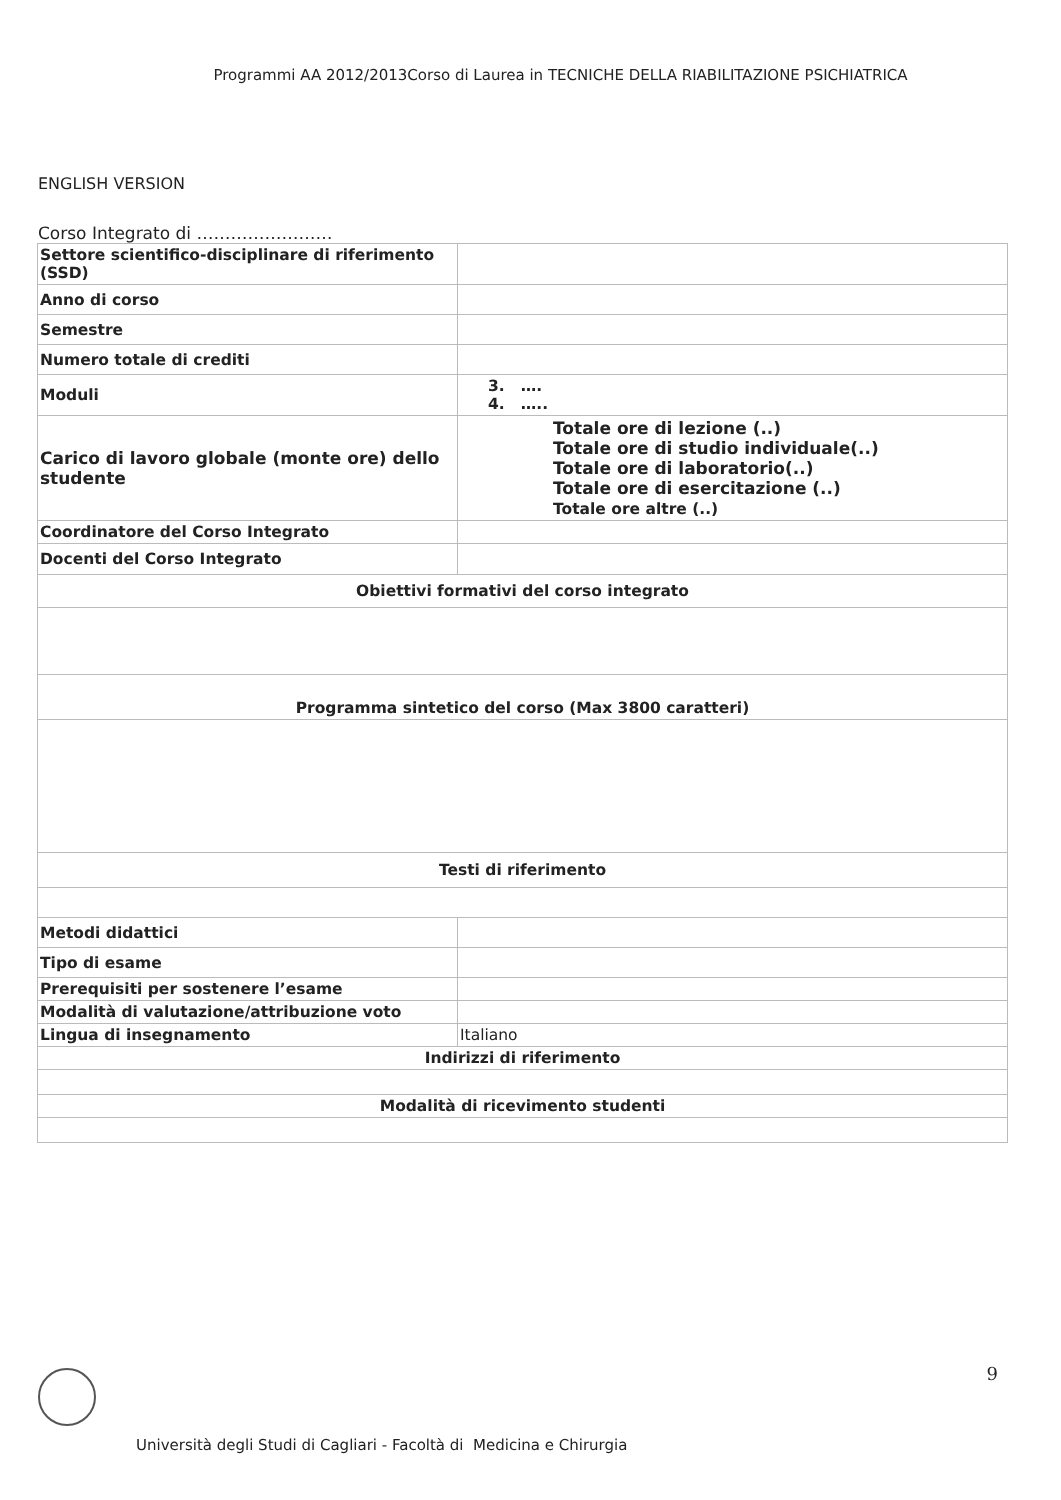Programmi AA 2012/2013Corso di Laurea in TECNICHE DELLA RIABILITAZIONE PSICHIATRICA
ENGLISH VERSION
Corso Integrato di ……………………
| Settore scientifico-disciplinare di riferimento (SSD) | |
| Anno di corso | |
| Semestre | |
| Numero totale di crediti | |
| Moduli | 3. …. 4. ….. |
| Carico di lavoro globale (monte ore) dello studente | Totale ore di lezione (..) Totale ore di studio individuale(..) Totale ore di laboratorio(..) Totale ore di esercitazione (..) Totale ore altre (..) |
| Coordinatore del Corso Integrato | |
| Docenti del Corso Integrato | |
| Obiettivi formativi del corso integrato | |
| Programma sintetico del corso (Max 3800 caratteri) | |
| Testi di riferimento | |
| Metodi didattici | |
| Tipo di esame | |
| Prerequisiti per sostenere l’esame | |
| Modalità di valutazione/attribuzione voto | |
| Lingua di insegnamento | Italiano |
| Indirizzi di riferimento | |
| Modalità di ricevimento studenti | |
9
Università degli Studi di Cagliari - Facoltà di Medicina e Chirurgia